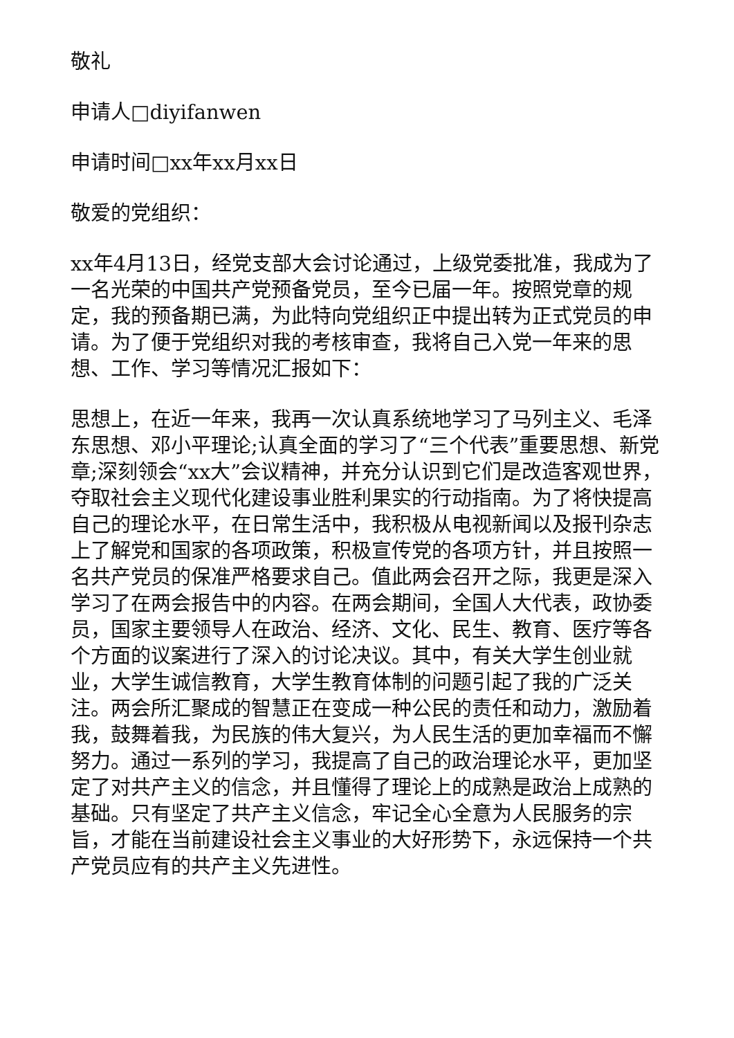敬礼
申请人□diyifanwen
申请时间□xx年xx月xx日
敬爱的党组织：
xx年4月13日，经党支部大会讨论通过，上级党委批准，我成为了一名光荣的中国共产党预备党员，至今已届一年。按照党章的规定，我的预备期已满，为此特向党组织正中提出转为正式党员的申请。为了便于党组织对我的考核审查，我将自己入党一年来的思想、工作、学习等情况汇报如下：
思想上，在近一年来，我再一次认真系统地学习了马列主义、毛泽东思想、邓小平理论;认真全面的学习了“三个代表”重要思想、新党章;深刻领会“xx大”会议精神，并充分认识到它们是改造客观世界，夺取社会主义现代化建设事业胜利果实的行动指南。为了将快提高自己的理论水平，在日常生活中，我积极从电视新闻以及报刊杂志上了解党和国家的各项政策，积极宣传党的各项方针，并且按照一名共产党员的保准严格要求自己。值此两会召开之际，我更是深入学习了在两会报告中的内容。在两会期间，全国人大代表，政协委员，国家主要领导人在政治、经济、文化、民生、教育、医疗等各个方面的议案进行了深入的讨论决议。其中，有关大学生创业就业，大学生诚信教育，大学生教育体制的问题引起了我的广泛关注。两会所汇聚成的智慧正在变成一种公民的责任和动力，激励着我，鼓舞着我，为民族的伟大复兴，为人民生活的更加幸福而不懈努力。通过一系列的学习，我提高了自己的政治理论水平，更加坚定了对共产主义的信念，并且懂得了理论上的成熟是政治上成熟的基础。只有坚定了共产主义信念，牢记全心全意为人民服务的宗旨，才能在当前建设社会主义事业的大好形势下，永远保持一个共产党员应有的共产主义先进性。